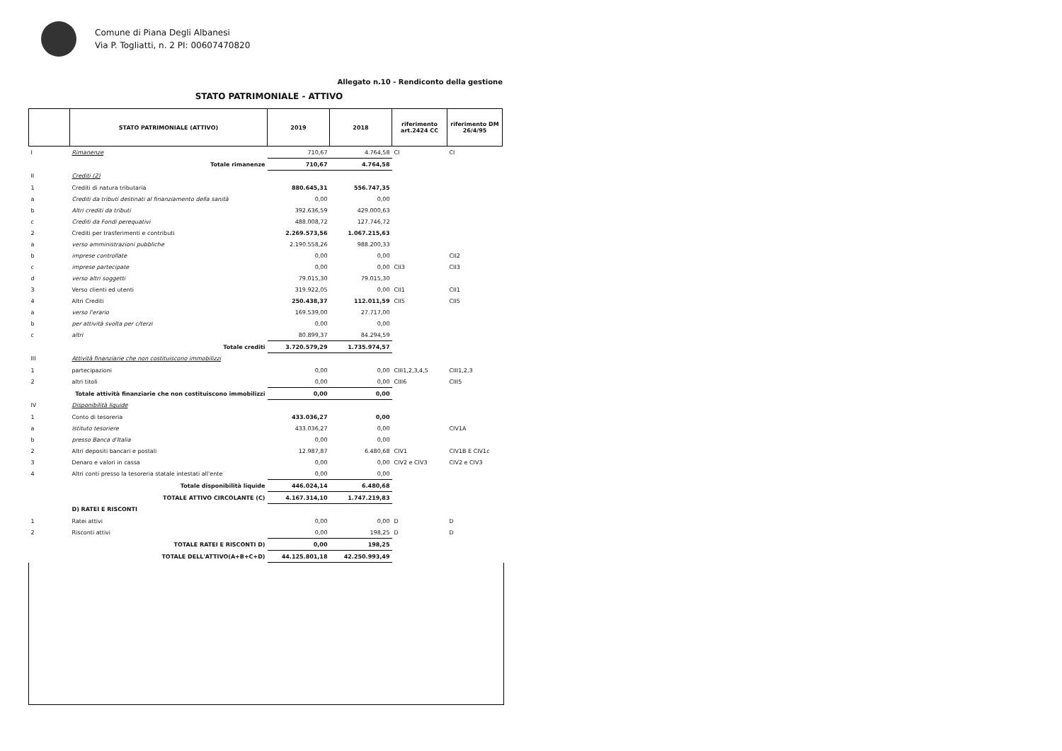Comune di Piana Degli Albanesi
Via P. Togliatti, n. 2 PI: 00607470820
Allegato n.10 - Rendiconto della gestione
STATO PATRIMONIALE - ATTIVO
| | STATO PATRIMONIALE (ATTIVO) | 2019 | 2018 | riferimento art.2424 CC | riferimento DM 26/4/95 |
| --- | --- | --- | --- | --- | --- |
| I | Rimanenze | 710,67 | 4.764,58 | CI | CI |
| | Totale rimanenze | 710,67 | 4.764,58 | | |
| II | Crediti (2) | | | | |
| 1 | Crediti di natura tributaria | 880.645,31 | 556.747,35 | | |
| a | Crediti da tributi destinati al finanziamento della sanità | 0,00 | 0,00 | | |
| b | Altri crediti da tributi | 392.636,59 | 429.000,63 | | |
| c | Crediti da Fondi perequativi | 488.008,72 | 127.746,72 | | |
| 2 | Crediti per trasferimenti e contributi | 2.269.573,56 | 1.067.215,63 | | |
| a | verso amministrazioni pubbliche | 2.190.558,26 | 988.200,33 | | |
| b | imprese controllate | 0,00 | 0,00 | | CII2 |
| c | imprese partecipate | 0,00 | 0,00 | CII3 | CII3 |
| d | verso altri soggetti | 79.015,30 | 79.015,30 | | |
| 3 | Verso clienti ed utenti | 319.922,05 | 0,00 | CII1 | CII1 |
| 4 | Altri Crediti | 250.438,37 | 112.011,59 | CII5 | CII5 |
| a | verso l'erario | 169.539,00 | 27.717,00 | | |
| b | per attività svolta per c/terzi | 0,00 | 0,00 | | |
| c | altri | 80.899,37 | 84.294,59 | | |
| | Totale crediti | 3.720.579,29 | 1.735.974,57 | | |
| III | Attività finanziarie che non costituiscono immobilizzi | | | | |
| 1 | partecipazioni | 0,00 | 0,00 | CIII1,2,3,4,5 | CIII1,2,3 |
| 2 | altri titoli | 0,00 | 0,00 | CIII6 | CIII5 |
| Totale attività finanziarie che non costituiscono immobilizzi | | 0,00 | 0,00 | | |
| IV | Disponibilità liquide | | | | |
| 1 | Conto di tesoreria | 433.036,27 | 0,00 | | |
| a | Istituto tesoriere | 433.036,27 | 0,00 | | CIV1A |
| b | presso Banca d'Italia | 0,00 | 0,00 | | |
| 2 | Altri depositi bancari e postali | 12.987,87 | 6.480,68 | CIV1 | CIV1B E CIV1c |
| 3 | Denaro e valori in cassa | 0,00 | 0,00 | CIV2 e CIV3 | CIV2 e CIV3 |
| 4 | Altri conti presso la tesoreria statale intestati all'ente | 0,00 | 0,00 | | |
| | Totale disponibilità liquide | 446.024,14 | 6.480,68 | | |
| | TOTALE ATTIVO CIRCOLANTE (C) | 4.167.314,10 | 1.747.219,83 | | |
| | D) RATEI E RISCONTI | | | | |
| 1 | Ratei attivi | 0,00 | 0,00 | D | D |
| 2 | Risconti attivi | 0,00 | 198,25 | D | D |
| | TOTALE RATEI E RISCONTI D) | 0,00 | 198,25 | | |
| | TOTALE DELL'ATTIVO(A+B+C+D) | 44.125.801,18 | 42.250.993,49 | | |